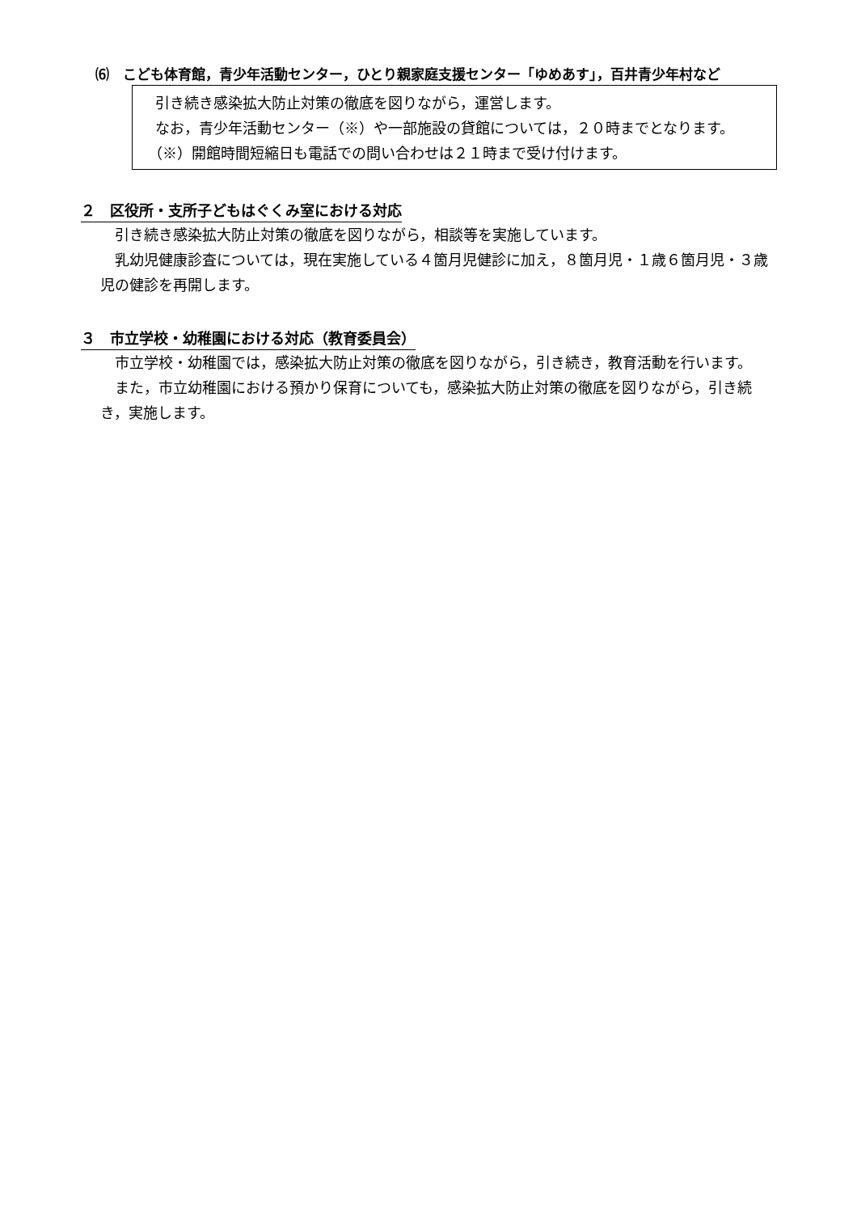⑹　こども体育館，青少年活動センター，ひとり親家庭支援センター「ゆめあす」，百井青少年村など
　引き続き感染拡大防止対策の徹底を図りながら，運営します。
　なお，青少年活動センター（※）や一部施設の貸館については，２０時までとなります。
　（※）開館時間短縮日も電話での問い合わせは２１時まで受け付けます。
２　区役所・支所子どもはぐくみ室における対応
　引き続き感染拡大防止対策の徹底を図りながら，相談等を実施しています。
　乳幼児健康診査については，現在実施している４箇月児健診に加え，８箇月児・１歳６箇月児・３歳児の健診を再開します。
３　市立学校・幼稚園における対応（教育委員会）
　市立学校・幼稚園では，感染拡大防止対策の徹底を図りながら，引き続き，教育活動を行います。
　また，市立幼稚園における預かり保育についても，感染拡大防止対策の徹底を図りながら，引き続き，実施します。